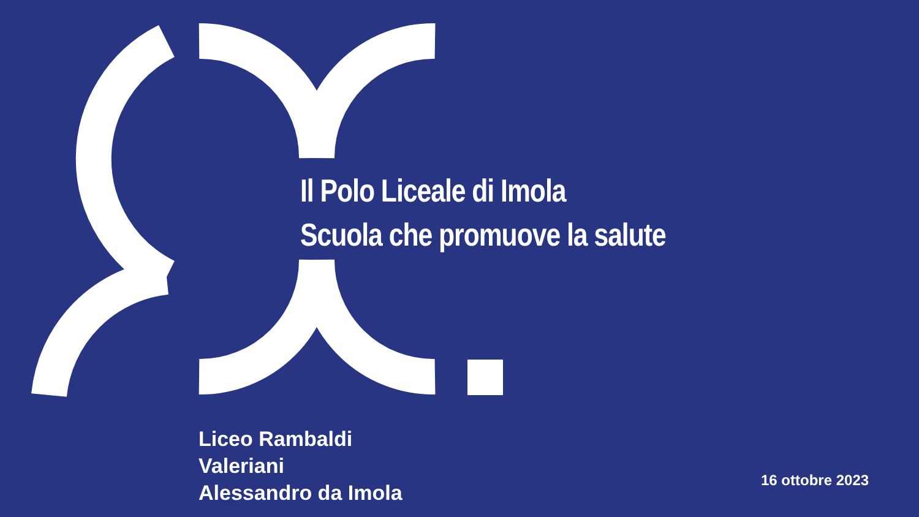Il Polo Liceale di Imola
Scuola che promuove la salute
Liceo Rambaldi
Valeriani
Alessandro da Imola
16 ottobre 2023